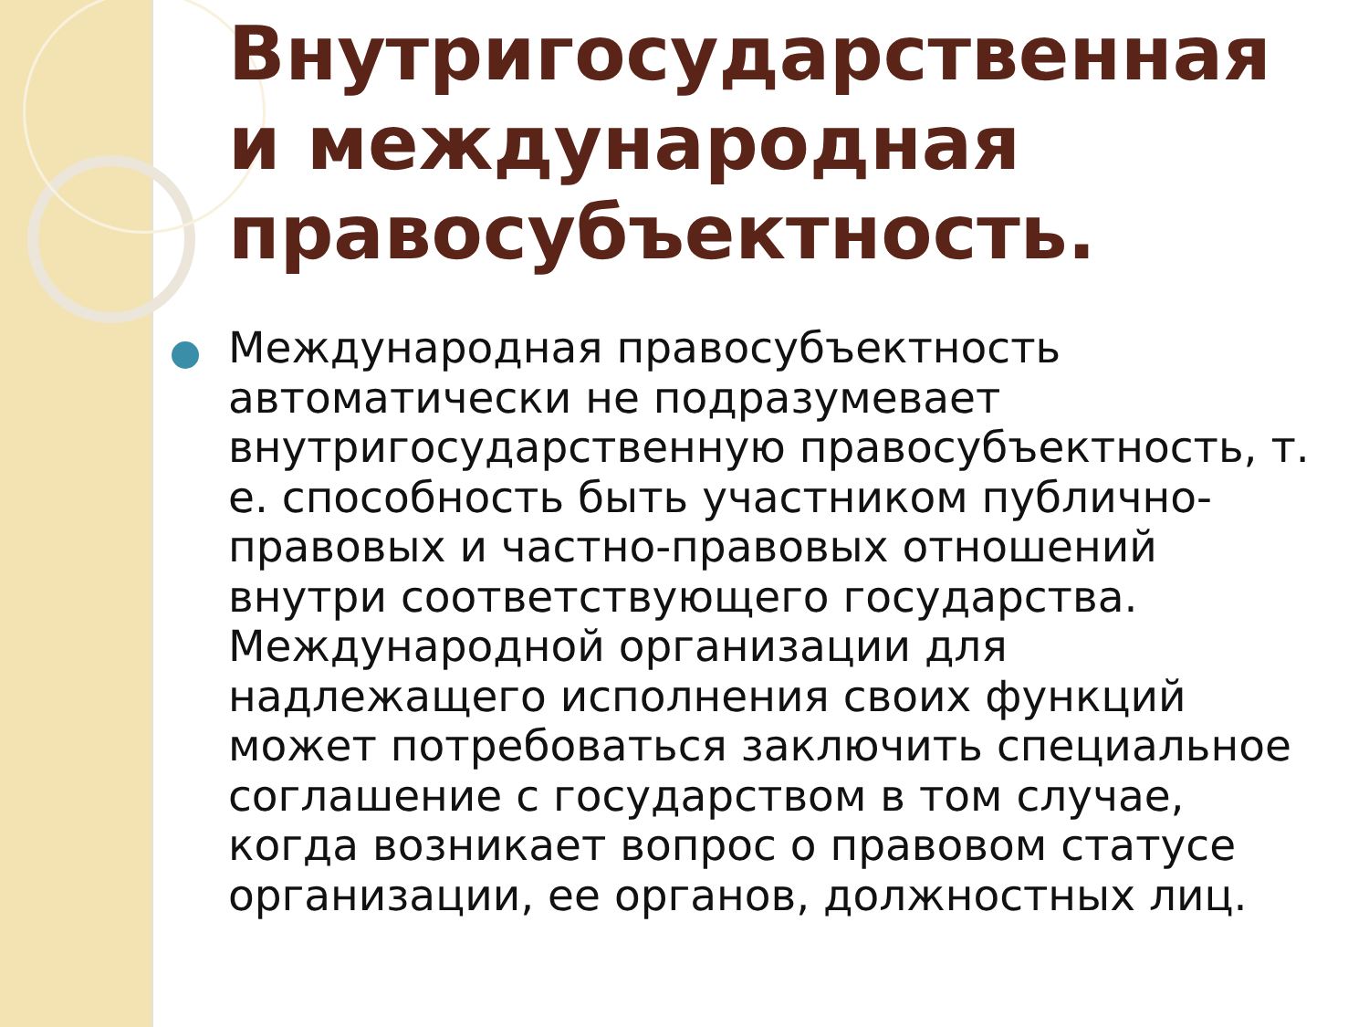Внутригосударственная и международная правосубъектность.
Международная правосубъектность автоматически не подразумевает внутригосударственную правосубъектность, т. е. способность быть участником публично-правовых и частно-правовых отношений внутри соответствующего государства. Международной организации для надлежащего исполнения своих функций может потребоваться заключить специальное соглашение с государством в том случае, когда возникает вопрос о правовом статусе организации, ее органов, должностных лиц.